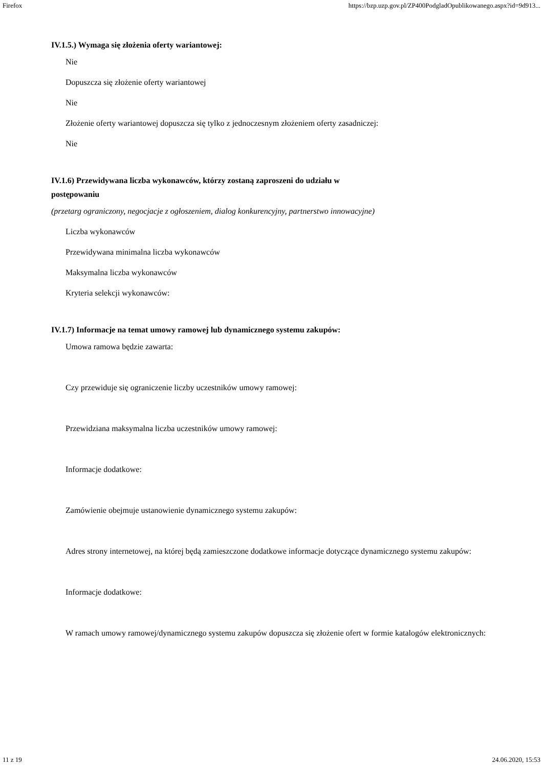Firefox https://bzp.uzp.gov.pl/ZP400PodgladOpublikowanego.aspx?id=9d913...
IV.1.5.) Wymaga się złożenia oferty wariantowej:
Nie
Dopuszcza się złożenie oferty wariantowej
Nie
Złożenie oferty wariantowej dopuszcza się tylko z jednoczesnym złożeniem oferty zasadniczej:
Nie
IV.1.6) Przewidywana liczba wykonawców, którzy zostaną zaproszeni do udziału w
postępowaniu
(przetarg ograniczony, negocjacje z ogłoszeniem, dialog konkurencyjny, partnerstwo innowacyjne)
Liczba wykonawców
Przewidywana minimalna liczba wykonawców
Maksymalna liczba wykonawców
Kryteria selekcji wykonawców:
IV.1.7) Informacje na temat umowy ramowej lub dynamicznego systemu zakupów:
Umowa ramowa będzie zawarta:
Czy przewiduje się ograniczenie liczby uczestników umowy ramowej:
Przewidziana maksymalna liczba uczestników umowy ramowej:
Informacje dodatkowe:
Zamówienie obejmuje ustanowienie dynamicznego systemu zakupów:
Adres strony internetowej, na której będą zamieszczone dodatkowe informacje dotyczące dynamicznego systemu zakupów:
Informacje dodatkowe:
W ramach umowy ramowej/dynamicznego systemu zakupów dopuszcza się złożenie ofert w formie katalogów elektronicznych:
11 z 19 24.06.2020, 15:53